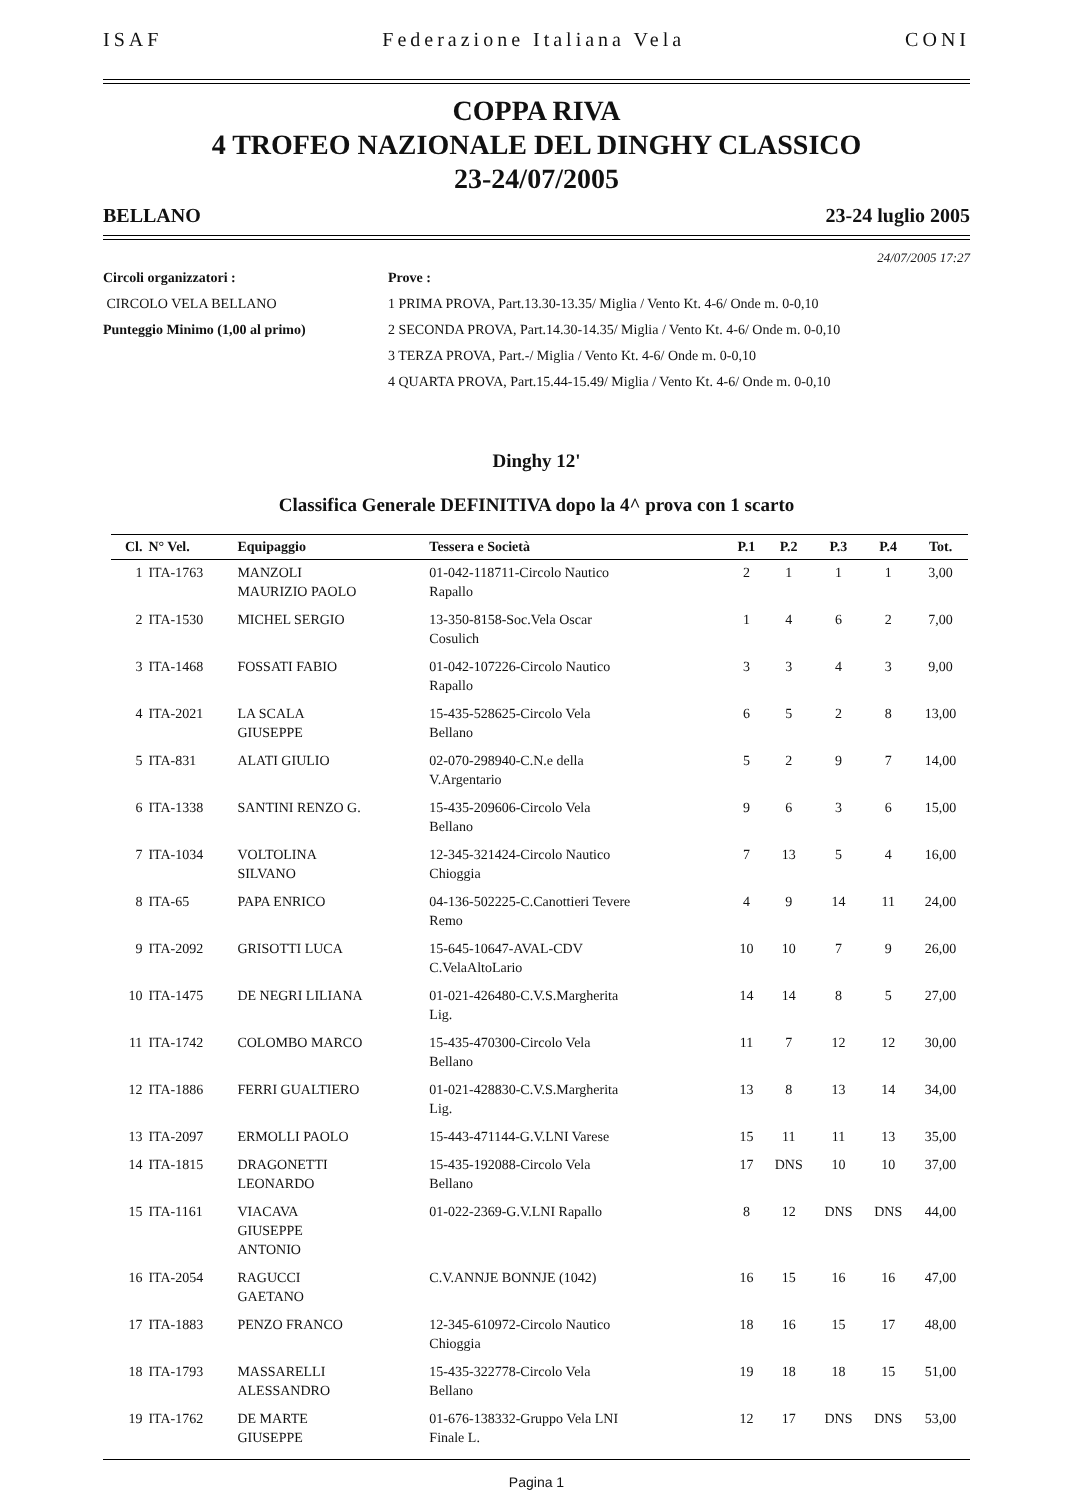ISAF Federazione Italiana Vela CONI
COPPA RIVA
4 TROFEO NAZIONALE DEL DINGHY CLASSICO
23-24/07/2005
BELLANO 23-24 luglio 2005
24/07/2005 17:27
Circoli organizzatori :
CIRCOLO VELA BELLANO
Punteggio Minimo (1,00 al primo)
Prove :
1 PRIMA PROVA, Part.13.30-13.35/ Miglia / Vento Kt. 4-6/ Onde m. 0-0,10
2 SECONDA PROVA, Part.14.30-14.35/ Miglia / Vento Kt. 4-6/ Onde m. 0-0,10
3 TERZA PROVA, Part.-/ Miglia / Vento Kt. 4-6/ Onde m. 0-0,10
4 QUARTA PROVA, Part.15.44-15.49/ Miglia / Vento Kt. 4-6/ Onde m. 0-0,10
Dinghy 12'
Classifica Generale DEFINITIVA dopo la 4^ prova con 1 scarto
| Cl. | N° Vel. | Equipaggio | Tessera e Società | P.1 | P.2 | P.3 | P.4 | Tot. |
| --- | --- | --- | --- | --- | --- | --- | --- | --- |
| 1 | ITA-1763 | MANZOLI MAURIZIO PAOLO | 01-042-118711-Circolo Nautico Rapallo | 2 | 1 | 1 | 1 | 3,00 |
| 2 | ITA-1530 | MICHEL SERGIO | 13-350-8158-Soc.Vela Oscar Cosulich | 1 | 4 | 6 | 2 | 7,00 |
| 3 | ITA-1468 | FOSSATI FABIO | 01-042-107226-Circolo Nautico Rapallo | 3 | 3 | 4 | 3 | 9,00 |
| 4 | ITA-2021 | LA SCALA GIUSEPPE | 15-435-528625-Circolo Vela Bellano | 6 | 5 | 2 | 8 | 13,00 |
| 5 | ITA-831 | ALATI GIULIO | 02-070-298940-C.N.e della V.Argentario | 5 | 2 | 9 | 7 | 14,00 |
| 6 | ITA-1338 | SANTINI RENZO G. | 15-435-209606-Circolo Vela Bellano | 9 | 6 | 3 | 6 | 15,00 |
| 7 | ITA-1034 | VOLTOLINA SILVANO | 12-345-321424-Circolo Nautico Chioggia | 7 | 13 | 5 | 4 | 16,00 |
| 8 | ITA-65 | PAPA ENRICO | 04-136-502225-C.Canottieri Tevere Remo | 4 | 9 | 14 | 11 | 24,00 |
| 9 | ITA-2092 | GRISOTTI LUCA | 15-645-10647-AVAL-CDV C.VelaAltoLario | 10 | 10 | 7 | 9 | 26,00 |
| 10 | ITA-1475 | DE NEGRI LILIANA | 01-021-426480-C.V.S.Margherita Lig. | 14 | 14 | 8 | 5 | 27,00 |
| 11 | ITA-1742 | COLOMBO MARCO | 15-435-470300-Circolo Vela Bellano | 11 | 7 | 12 | 12 | 30,00 |
| 12 | ITA-1886 | FERRI GUALTIERO | 01-021-428830-C.V.S.Margherita Lig. | 13 | 8 | 13 | 14 | 34,00 |
| 13 | ITA-2097 | ERMOLLI PAOLO | 15-443-471144-G.V.LNI Varese | 15 | 11 | 11 | 13 | 35,00 |
| 14 | ITA-1815 | DRAGONETTI LEONARDO | 15-435-192088-Circolo Vela Bellano | 17 | DNS | 10 | 10 | 37,00 |
| 15 | ITA-1161 | VIACAVA GIUSEPPE ANTONIO | 01-022-2369-G.V.LNI Rapallo | 8 | 12 | DNS | DNS | 44,00 |
| 16 | ITA-2054 | RAGUCCI GAETANO | C.V.ANNJE BONNJE (1042) | 16 | 15 | 16 | 16 | 47,00 |
| 17 | ITA-1883 | PENZO FRANCO | 12-345-610972-Circolo Nautico Chioggia | 18 | 16 | 15 | 17 | 48,00 |
| 18 | ITA-1793 | MASSARELLI ALESSANDRO | 15-435-322778-Circolo Vela Bellano | 19 | 18 | 18 | 15 | 51,00 |
| 19 | ITA-1762 | DE MARTE GIUSEPPE | 01-676-138332-Gruppo Vela LNI Finale L. | 12 | 17 | DNS | DNS | 53,00 |
Pagina 1